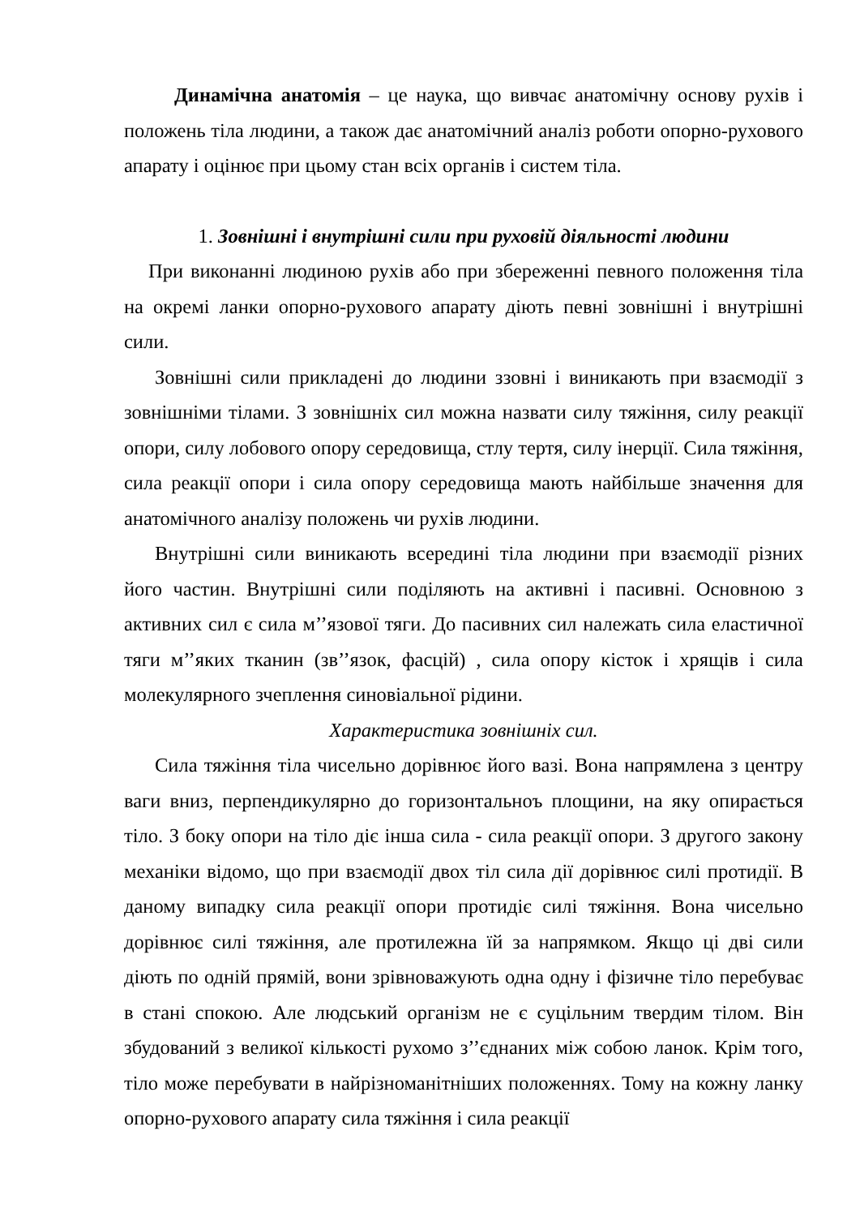Динамічна анатомія – це наука, що вивчає анатомічну основу рухів і положень тіла людини, а також дає анатомічний аналіз роботи опорно-рухового апарату і оцінює при цьому стан всіх органів і систем тіла.
1. Зовнішні і внутрішні сили при руховій діяльності людини
При виконанні людиною рухів або при збереженні певного положення тіла на окремі ланки опорно-рухового апарату діють певні зовнішні і внутрішні сили.
Зовнішні сили прикладені до людини ззовні і виникають при взаємодії з зовнішніми тілами. З зовнішніх сил можна назвати силу тяжіння, силу реакції опори, силу лобового опору середовища, стлу тертя, силу інерції. Сила тяжіння, сила реакції опори і сила опору середовища мають найбільше значення для анатомічного аналізу положень чи рухів людини.
Внутрішні сили виникають всередині тіла людини при взаємодії різних його частин. Внутрішні сили поділяють на активні і пасивні. Основною з активних сил є сила м’’язової тяги. До пасивних сил належать сила еластичної тяги м’’яких тканин (зв’’язок, фасцій) , сила опору кісток і хрящів і сила молекулярного зчеплення синовіальної рідини.
Характеристика зовнішніх сил.
Сила тяжіння тіла чисельно дорівнює його вазі. Вона напрямлена з центру ваги вниз, перпендикулярно до горизонтальноъ площини, на яку опирається тіло. З боку опори на тіло діє інша сила - сила реакції опори. З другого закону механіки відомо, що при взаємодії двох тіл сила дії дорівнює силі протидії. В даному випадку сила реакції опори протидіє силі тяжіння. Вона чисельно дорівнює силі тяжіння, але протилежна їй за напрямком. Якщо ці дві сили діють по одній прямій, вони зрівноважують одна одну і фізичне тіло перебуває в стані спокою. Але людський організм не є суцільним твердим тілом. Він збудований з великої кількості рухомо з’’єднаних між собою ланок. Крім того, тіло може перебувати в найрізноманітніших положеннях. Тому на кожну ланку опорно-рухового апарату сила тяжіння і сила реакції